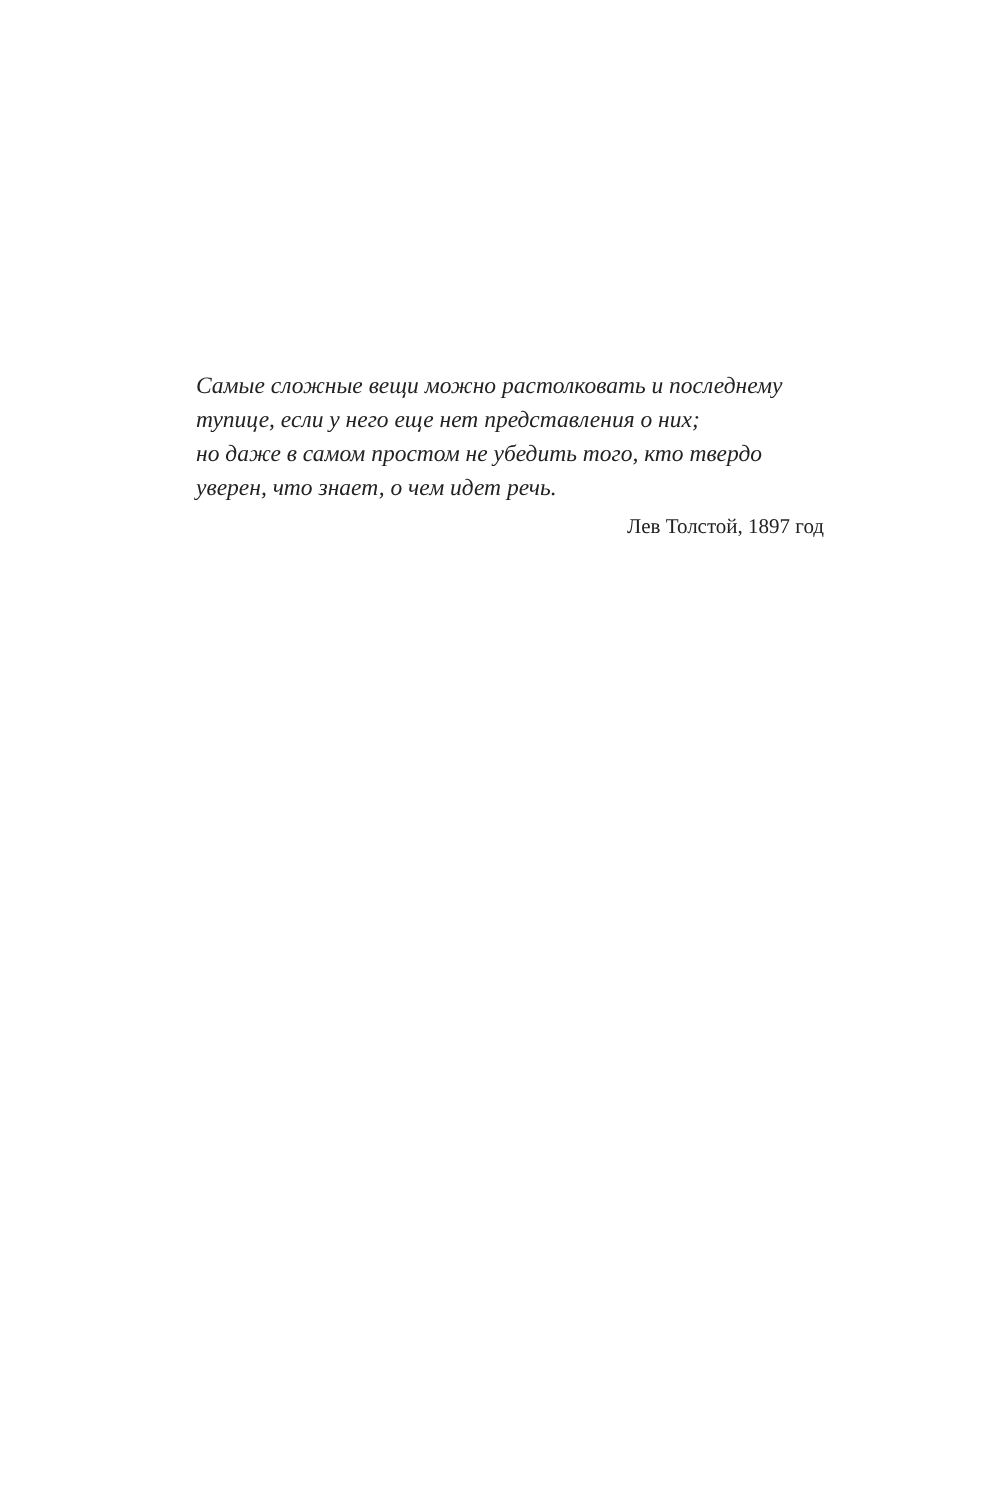Самые сложные вещи можно растолковать и последнему
тупице, если у него еще нет представления о них;
но даже в самом простом не убедить того, кто твердо
уверен, что знает, о чем идет речь.
Лев Толстой, 1897 год